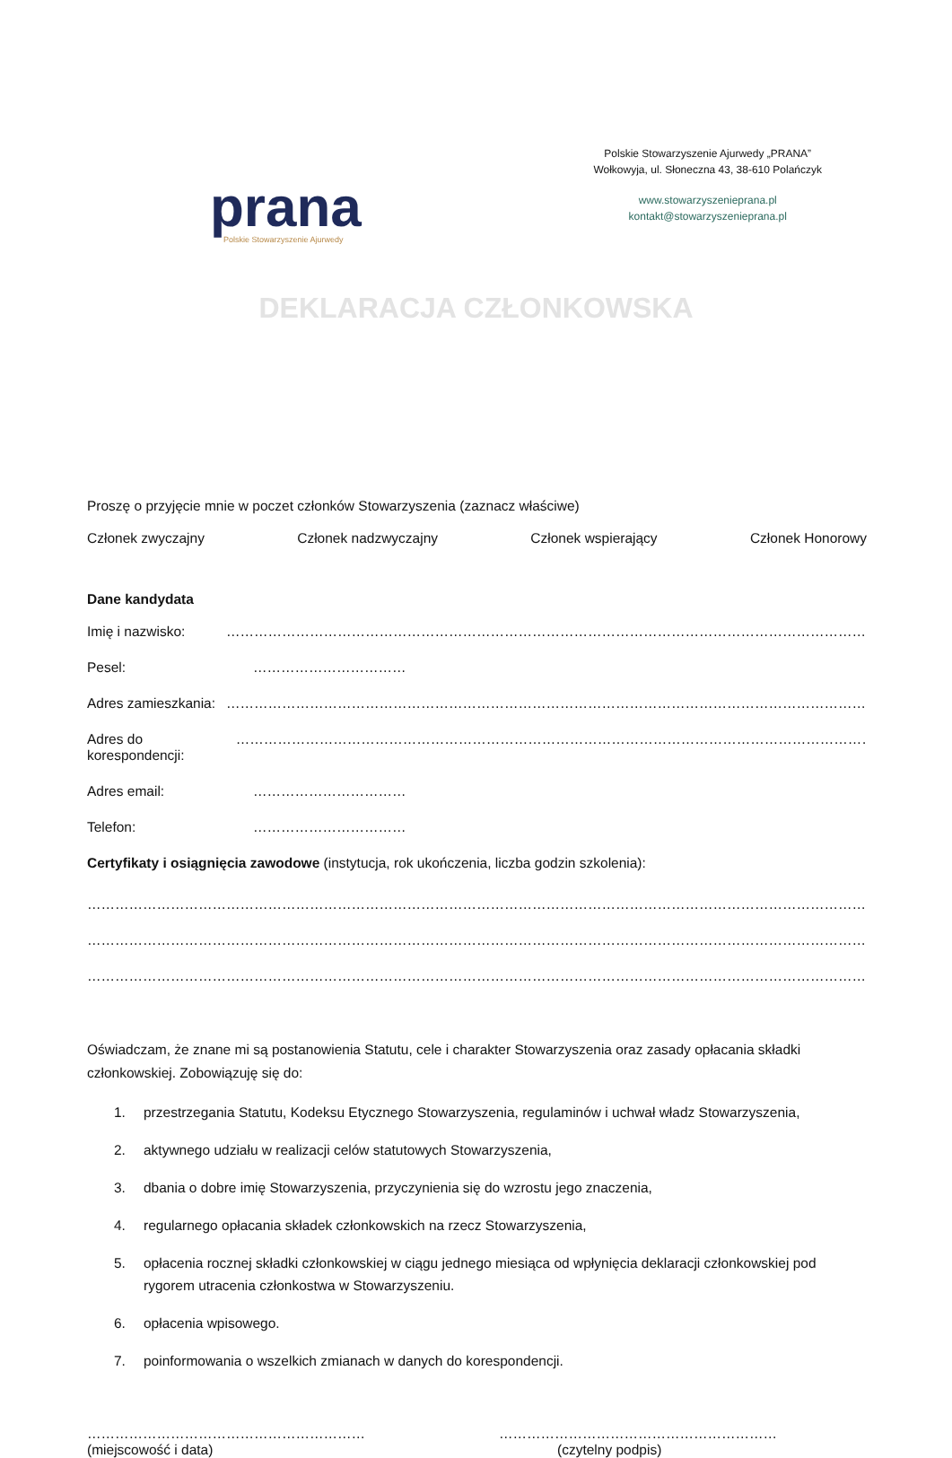prana
Polskie Stowarzyszenie Ajurwedy
Polskie Stowarzyszenie Ajurwedy „PRANA”
Wołkowyja, ul. Słoneczna 43, 38-610 Polańczyk
www.stowarzyszenieprana.pl
kontakt@stowarzyszenieprana.pl
DEKLARACJA CZŁONKOWSKA
Proszę o przyjęcie mnie w poczet członków Stowarzyszenia (zaznacz właściwe)
Członek zwyczajny Członek nadzwyczajny Członek wspierający Członek Honorowy
Dane kandydata
Imię i nazwisko: …………………………………………………………………………………………………………………………………………………
Pesel: ……………………………
Adres zamieszkania: …………………………………………………………………………………………………………………………………………………
Adres do korespondencji: …………………………………………………………………………………………………………………………………………
Adres email: ……………………………
Telefon: ……………………………
Certyfikaty i osiągnięcia zawodowe (instytucja, rok ukończenia, liczba godzin szkolenia):
………………………………………………………………………………………………………………………………………………………………………
………………………………………………………………………………………………………………………………………………………………………
………………………………………………………………………………………………………………………………………………………………………
Oświadczam, że znane mi są postanowienia Statutu, cele i charakter Stowarzyszenia oraz zasady opłacania składki członkowskiej. Zobowiązuję się do:
1. przestrzegania Statutu, Kodeksu Etycznego Stowarzyszenia, regulaminów i uchwał władz Stowarzyszenia,
2. aktywnego udziału w realizacji celów statutowych Stowarzyszenia,
3. dbania o dobre imię Stowarzyszenia, przyczynienia się do wzrostu jego znaczenia,
4. regularnego opłacania składek członkowskich na rzecz Stowarzyszenia,
5. opłacenia rocznej składki członkowskiej w ciągu jednego miesiąca od wpłynięcia deklaracji członkowskiej pod rygorem utracenia członkostwa w Stowarzyszeniu.
6. opłacenia wpisowego.
7. poinformowania o wszelkich zmianach w danych do korespondencji.
……………………………………………………
(miejscowość i data)
……………………………………………………
(czytelny podpis)